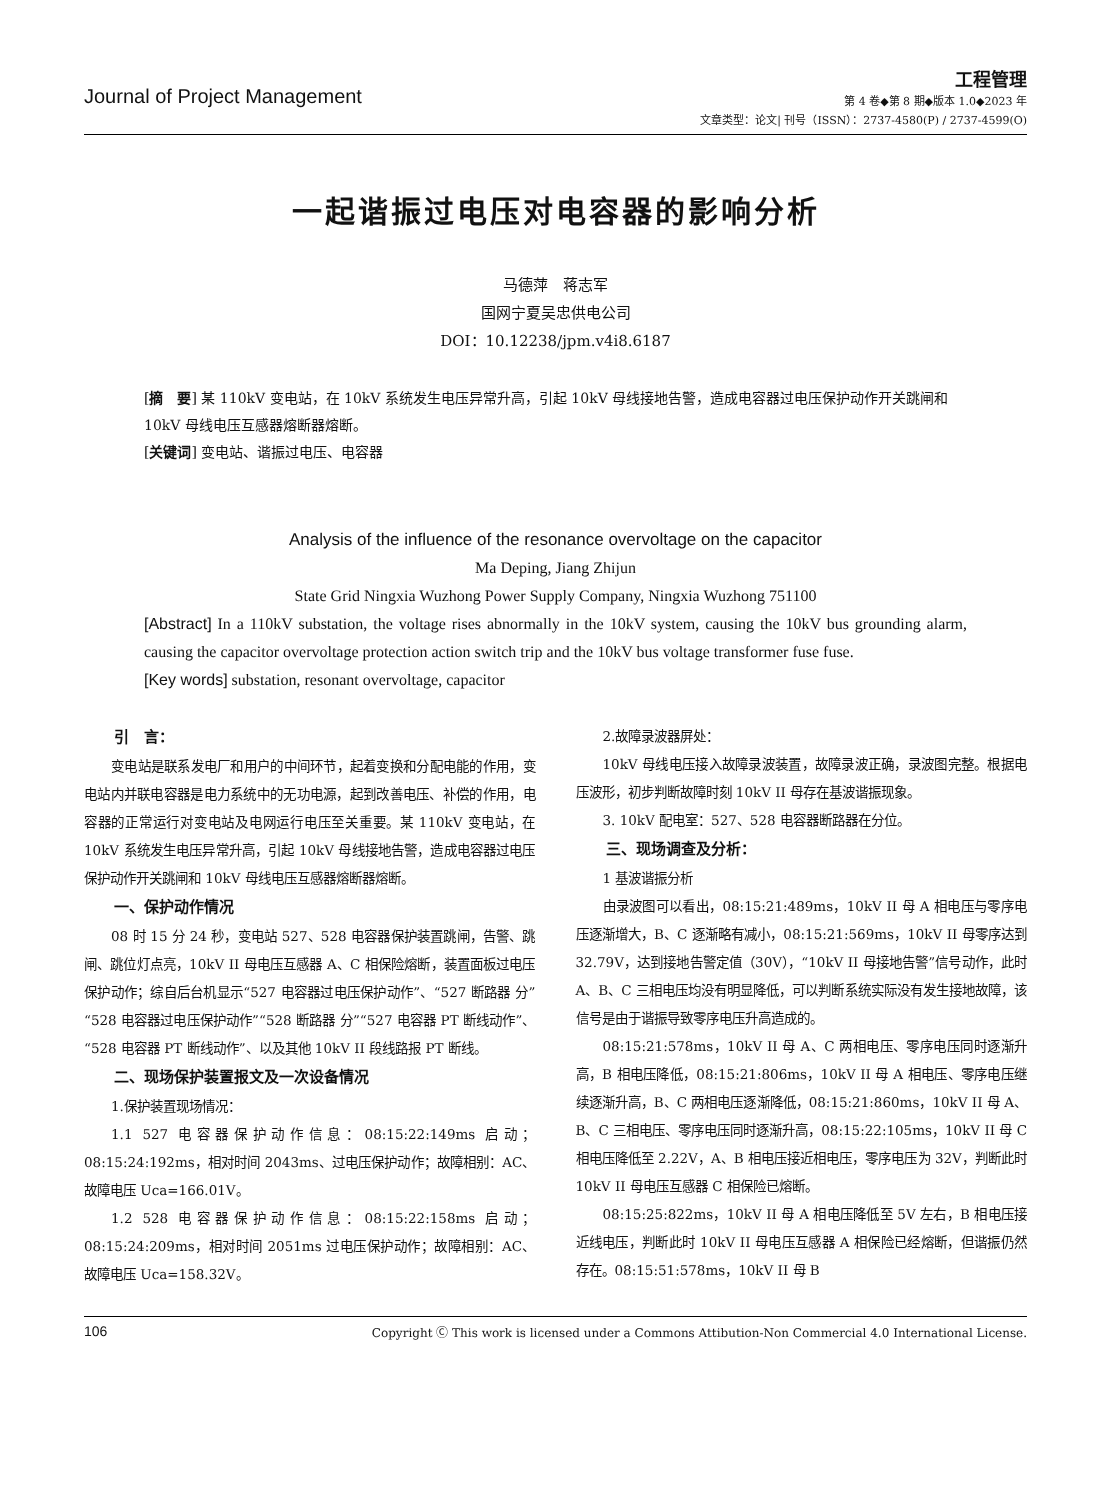Journal of Project Management
工程管理
第 4 卷◆第 8 期◆版本 1.0◆2023 年
文章类型：论文| 刊号（ISSN）：2737-4580(P) / 2737-4599(O)
一起谐振过电压对电容器的影响分析
马德萍　蒋志军
国网宁夏吴忠供电公司
DOI：10.12238/jpm.v4i8.6187
[摘　要] 某 110kV 变电站，在 10kV 系统发生电压异常升高，引起 10kV 母线接地告警，造成电容器过电压保护动作开关跳闸和 10kV 母线电压互感器熔断器熔断。
[关键词] 变电站、谐振过电压、电容器
Analysis of the influence of the resonance overvoltage on the capacitor
Ma Deping, Jiang Zhijun
State Grid Ningxia Wuzhong Power Supply Company, Ningxia Wuzhong 751100
[Abstract] In a 110kV substation, the voltage rises abnormally in the 10kV system, causing the 10kV bus grounding alarm, causing the capacitor overvoltage protection action switch trip and the 10kV bus voltage transformer fuse fuse.
[Key words] substation, resonant overvoltage, capacitor
引　言：
变电站是联系发电厂和用户的中间环节，起着变换和分配电能的作用，变电站内并联电容器是电力系统中的无功电源，起到改善电压、补偿的作用，电容器的正常运行对变电站及电网运行电压至关重要。某 110kV 变电站，在 10kV 系统发生电压异常升高，引起 10kV 母线接地告警，造成电容器过电压保护动作开关跳闸和 10kV 母线电压互感器熔断器熔断。
一、保护动作情况
08 时 15 分 24 秒，变电站 527、528 电容器保护装置跳闸，告警、跳闸、跳位灯点亮，10kV II 母电压互感器 A、C 相保险熔断，装置面板过电压保护动作；综自后台机显示“527 电容器过电压保护动作”、“527 断路器 分”“528 电容器过电压保护动作”“528 断路器 分”“527 电容器 PT 断线动作”、“528 电容器 PT 断线动作”、以及其他 10kV II 段线路报 PT 断线。
二、现场保护装置报文及一次设备情况
1.保护装置现场情况：
1.1 527 电容器保护动作信息：08:15:22:149ms 启动；08:15:24:192ms，相对时间 2043ms、过电压保护动作；故障相别：AC、故障电压 Uca=166.01V。
1.2 528 电容器保护动作信息：08:15:22:158ms 启动；08:15:24:209ms，相对时间 2051ms 过电压保护动作；故障相别：AC、故障电压 Uca=158.32V。
2.故障录波器屏处：
10kV 母线电压接入故障录波装置，故障录波正确，录波图完整。根据电压波形，初步判断故障时刻 10kV II 母存在基波谐振现象。
3. 10kV 配电室：527、528 电容器断路器在分位。
三、现场调查及分析：
1 基波谐振分析
由录波图可以看出，08:15:21:489ms，10kV II 母 A 相电压与零序电压逐渐增大，B、C 逐渐略有减小，08:15:21:569ms，10kV II 母零序达到 32.79V，达到接地告警定值（30V），“10kV II 母接地告警”信号动作，此时 A、B、C 三相电压均没有明显降低，可以判断系统实际没有发生接地故障，该信号是由于谐振导致零序电压升高造成的。
08:15:21:578ms，10kV II 母 A、C 两相电压、零序电压同时逐渐升高，B 相电压降低，08:15:21:806ms，10kV II 母 A 相电压、零序电压继续逐渐升高，B、C 两相电压逐渐降低，08:15:21:860ms，10kV II 母 A、B、C 三相电压、零序电压同时逐渐升高，08:15:22:105ms，10kV II 母 C 相电压降低至 2.22V，A、B 相电压接近相电压，零序电压为 32V，判断此时 10kV II 母电压互感器 C 相保险已熔断。
08:15:25:822ms，10kV II 母 A 相电压降低至 5V 左右，B 相电压接近线电压，判断此时 10kV II 母电压互感器 A 相保险已经熔断，但谐振仍然存在。08:15:51:578ms，10kV II 母 B
106 Copyright Ⓒ This work is licensed under a Commons Attibution-Non Commercial 4.0 International License.